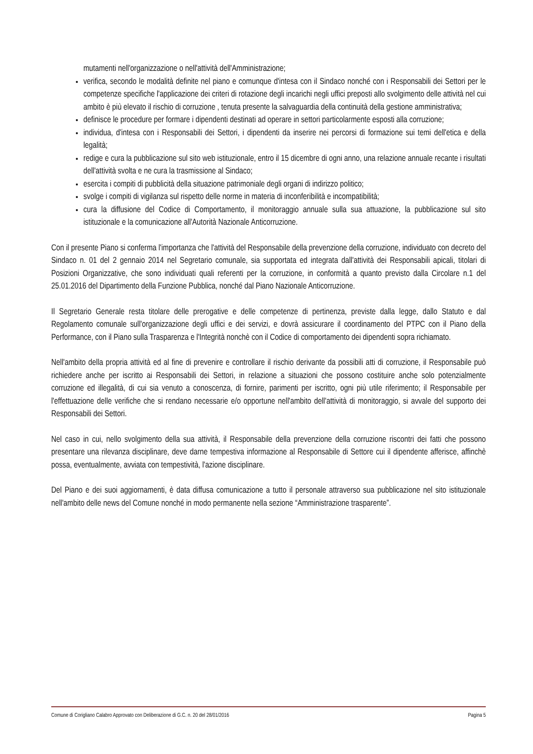mutamenti nell'organizzazione o nell'attività dell'Amministrazione;
verifica, secondo le modalità definite nel piano e comunque d'intesa con il Sindaco nonché con i Responsabili dei Settori per le competenze specifiche l'applicazione dei criteri di rotazione degli incarichi negli uffici preposti allo svolgimento delle attività nel cui ambito è più elevato il rischio di corruzione , tenuta presente la salvaguardia della continuità della gestione amministrativa;
definisce le procedure per formare i dipendenti destinati ad operare in settori particolarmente esposti alla corruzione;
individua, d'intesa con i Responsabili dei Settori, i dipendenti da inserire nei percorsi di formazione sui temi dell'etica e della legalità;
redige e cura la pubblicazione sul sito web istituzionale, entro il 15 dicembre di ogni anno, una relazione annuale recante i risultati dell'attività svolta e ne cura la trasmissione al Sindaco;
esercita i compiti di pubblicità della situazione patrimoniale degli organi di indirizzo politico;
svolge i compiti di vigilanza sul rispetto delle norme in materia di inconferibilità e incompatibilità;
cura la diffusione del Codice di Comportamento, il monitoraggio annuale sulla sua attuazione, la pubblicazione sul sito istituzionale e la comunicazione all'Autorità Nazionale Anticorruzione.
Con il presente Piano si conferma l'importanza che l'attività del Responsabile della prevenzione della corruzione, individuato con decreto del Sindaco n. 01 del 2 gennaio 2014 nel Segretario comunale, sia supportata ed integrata dall'attività dei Responsabili apicali, titolari di Posizioni Organizzative, che sono individuati quali referenti per la corruzione, in conformità a quanto previsto dalla Circolare n.1 del 25.01.2016 del Dipartimento della Funzione Pubblica, nonché dal Piano Nazionale Anticorruzione.
Il Segretario Generale resta titolare delle prerogative e delle competenze di pertinenza, previste dalla legge, dallo Statuto e dal Regolamento comunale sull'organizzazione degli uffici e dei servizi, e dovrà assicurare il coordinamento del PTPC con il Piano della Performance, con il Piano sulla Trasparenza e l'Integrità nonchè con il Codice di comportamento dei dipendenti sopra richiamato.
Nell'ambito della propria attività ed al fine di prevenire e controllare il rischio derivante da possibili atti di corruzione, il Responsabile può richiedere anche per iscritto ai Responsabili dei Settori, in relazione a situazioni che possono costituire anche solo potenzialmente corruzione ed illegalità, di cui sia venuto a conoscenza, di fornire, parimenti per iscritto, ogni più utile riferimento; il Responsabile per l'effettuazione delle verifiche che si rendano necessarie e/o opportune nell'ambito dell'attività di monitoraggio, si avvale del supporto dei Responsabili dei Settori.
Nel caso in cui, nello svolgimento della sua attività, il Responsabile della prevenzione della corruzione riscontri dei fatti che possono presentare una rilevanza disciplinare, deve darne tempestiva informazione al Responsabile di Settore cui il dipendente afferisce, affinchè possa, eventualmente, avviata con tempestività, l'azione disciplinare.
Del Piano e dei suoi aggiornamenti, è data diffusa comunicazione a tutto il personale attraverso sua pubblicazione nel sito istituzionale nell'ambito delle news del Comune nonché in modo permanente nella sezione “Amministrazione trasparente”.
Comune di Corigliano Calabro Approvato con Deliberazione di G.C. n. 20 del 28/01/2016 Pagina 5